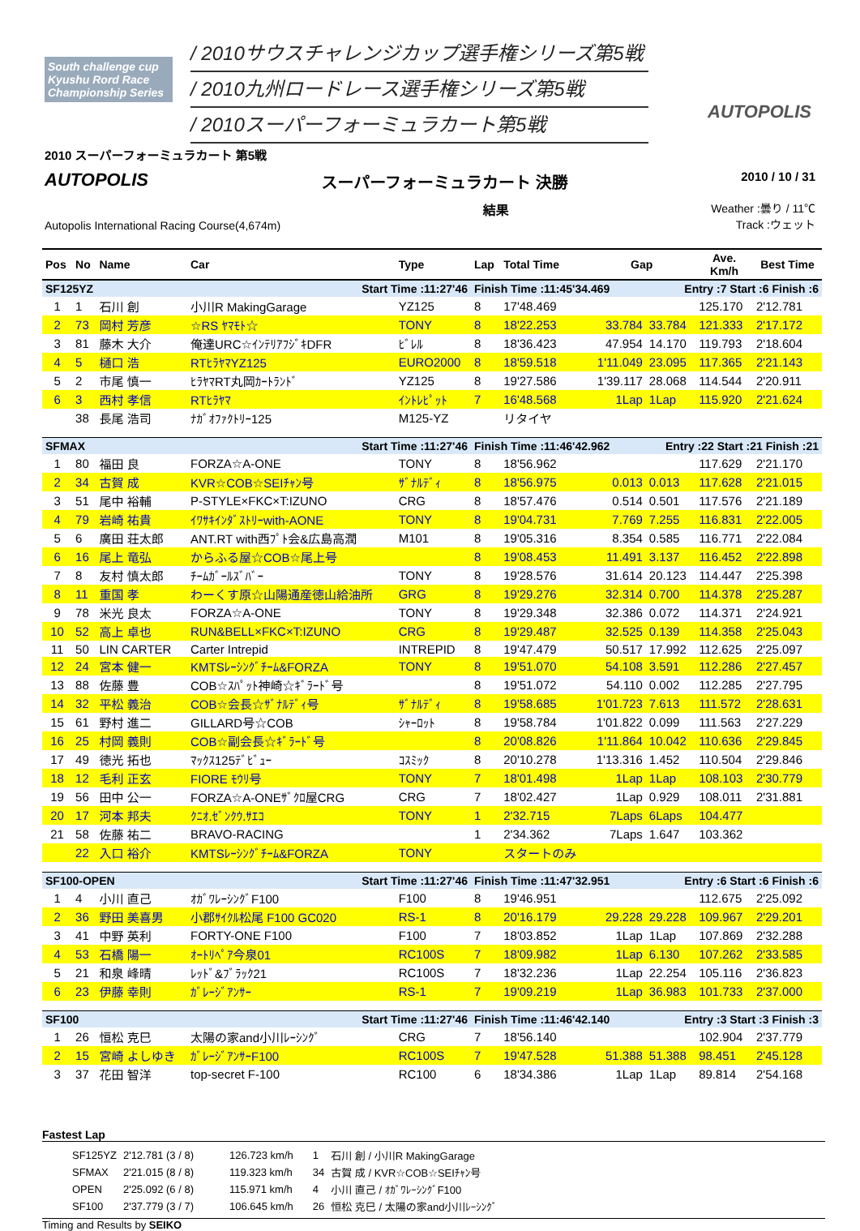South challenge cup
Kyushu Rord Race
Championship Series
/ 2010サウスチャレンジカップ選手権シリーズ第5戦
/ 2010九州ロードレース選手権シリーズ第5戦
/ 2010スーパーフォーミュラカート第5戦
AUTOPOLIS
2010 スーパーフォーミュラカート 第5戦
AUTOPOLIS スーパーフォーミュラカート 決勝 2010 / 10 / 31
Autopolis International Racing Course(4,674m) 結果 Weather :曇り / 11℃
Track :ウェット
| Pos | No | Name | Car | Type | Lap | Total Time | Gap | | Ave. Km/h | Best Time |
| --- | --- | --- | --- | --- | --- | --- | --- | --- | --- | --- |
| SF125YZ | | | Start Time :11:27'46 | | Finish Time :11:45'34.469 | | | Entry :7 Start :6 Finish :6 | | |
| 1 | 1 | 石川 創 | 小川R MakingGarage | YZ125 | 8 | 17'48.469 | | | 125.170 | 2'12.781 |
| 2 | 73 | 岡村 芳彦 | ☆RS ﾔﾏﾓﾄ☆ | TONY | 8 | 18'22.253 | 33.784 | 33.784 | 121.333 | 2'17.172 |
| 3 | 81 | 藤木 大介 | 俺達URC☆ｲﾝﾃﾘｱﾌｼﾞｷDFR | ﾋﾞﾚﾙ | 8 | 18'36.423 | 47.954 | 14.170 | 119.793 | 2'18.604 |
| 4 | 5 | 樋口 浩 | RTﾋﾗﾔﾏYZ125 | EURO2000 | 8 | 18'59.518 | 1'11.049 | 23.095 | 117.365 | 2'21.143 |
| 5 | 2 | 市尾 慎一 | ﾋﾗﾔﾏRT丸岡ｶｰﾄﾗﾝﾄﾞ | YZ125 | 8 | 19'27.586 | 1'39.117 | 28.068 | 114.544 | 2'20.911 |
| 6 | 3 | 西村 孝信 | RTﾋﾗﾔﾏ | ｲﾝﾄﾚﾋﾟｯﾄ | 7 | 16'48.568 | 1Lap | 1Lap | 115.920 | 2'21.624 |
| | 38 | 長尾 浩司 | ﾅｶﾞｵﾌｧｸﾄﾘｰ125 | M125-YZ | | リタイヤ | | | | |
| SFMAX | | | Start Time :11:27'46 | | Finish Time :11:46'42.962 | | | Entry :22 Start :21 Finish :21 | | |
| 1 | 80 | 福田 良 | FORZA☆A-ONE | TONY | 8 | 18'56.962 | | | 117.629 | 2'21.170 |
| 2 | 34 | 古賀 成 | KVR☆COB☆SEIﾁｬﾝ号 | ｻﾞﾅﾙﾃﾞｨ | 8 | 18'56.975 | 0.013 | 0.013 | 117.628 | 2'21.015 |
| 3 | 51 | 尾中 裕輔 | P-STYLE×FKC×T:IZUNO | CRG | 8 | 18'57.476 | 0.514 | 0.501 | 117.576 | 2'21.189 |
| 4 | 79 | 岩崎 祐貴 | ｲﾜｻｷｲﾝﾀﾞｽﾄﾘｰwith-AONE | TONY | 8 | 19'04.731 | 7.769 | 7.255 | 116.831 | 2'22.005 |
| 5 | 6 | 廣田 荘太郎 | ANT.RT with西ﾌﾟﾄ会&広島高潤 | M101 | 8 | 19'05.316 | 8.354 | 0.585 | 116.771 | 2'22.084 |
| 6 | 16 | 尾上 竜弘 | からふる屋☆COB☆尾上号 | | 8 | 19'08.453 | 11.491 | 3.137 | 116.452 | 2'22.898 |
| 7 | 8 | 友村 慎太郎 | ﾁｰﾑｶﾞｰﾙｽﾞﾊﾞｰ | TONY | 8 | 19'28.576 | 31.614 | 20.123 | 114.447 | 2'25.398 |
| 8 | 11 | 重国 孝 | わーくす原☆山陽通産徳山給油所 | GRG | 8 | 19'29.276 | 32.314 | 0.700 | 114.378 | 2'25.287 |
| 9 | 78 | 米光 良太 | FORZA☆A-ONE | TONY | 8 | 19'29.348 | 32.386 | 0.072 | 114.371 | 2'24.921 |
| 10 | 52 | 高上 卓也 | RUN&BELL×FKC×T:IZUNO | CRG | 8 | 19'29.487 | 32.525 | 0.139 | 114.358 | 2'25.043 |
| 11 | 50 | LIN CARTER | Carter Intrepid | INTREPID | 8 | 19'47.479 | 50.517 | 17.992 | 112.625 | 2'25.097 |
| 12 | 24 | 宮本 健一 | KMTSﾚｰｼﾝｸﾞﾁｰﾑ&FORZA | TONY | 8 | 19'51.070 | 54.108 | 3.591 | 112.286 | 2'27.457 |
| 13 | 88 | 佐藤 豊 | COB☆ｽﾊﾟｯﾄ神崎☆ｷﾞﾗｰﾄﾞ号 | | 8 | 19'51.072 | 54.110 | 0.002 | 112.285 | 2'27.795 |
| 14 | 32 | 平松 義治 | COB☆会長☆ｻﾞﾅﾙﾃﾞｨ号 | ｻﾞﾅﾙﾃﾞｨ | 8 | 19'58.685 | 1'01.723 | 7.613 | 111.572 | 2'28.631 |
| 15 | 61 | 野村 進二 | GILLARD号☆COB | ｼｬｰﾛｯﾄ | 8 | 19'58.784 | 1'01.822 | 0.099 | 111.563 | 2'27.229 |
| 16 | 25 | 村岡 義則 | COB☆副会長☆ｷﾞﾗｰﾄﾞ号 | | 8 | 20'08.826 | 1'11.864 | 10.042 | 110.636 | 2'29.845 |
| 17 | 49 | 徳光 拓也 | ﾏｯｸｽ125ﾃﾞﾋﾞｭｰ | ｺｽﾐｯｸ | 8 | 20'10.278 | 1'13.316 | 1.452 | 110.504 | 2'29.846 |
| 18 | 12 | 毛利 正玄 | FIORE ﾓｳﾘ号 | TONY | 7 | 18'01.498 | 1Lap | 1Lap | 108.103 | 2'30.779 |
| 19 | 56 | 田中 公一 | FORZA☆A-ONEｻﾞｸﾛ屋CRG | CRG | 7 | 18'02.427 | 1Lap | 0.929 | 108.011 | 2'31.881 |
| 20 | 17 | 河本 邦夫 | ｸﾆｵ.ｾﾞﾝｸｳ.ｻｴｺ | TONY | 1 | 2'32.715 | 7Laps | 6Laps | 104.477 | |
| 21 | 58 | 佐藤 祐二 | BRAVO-RACING | | 1 | 2'34.362 | 7Laps | 1.647 | 103.362 | |
| | 22 | 入口 裕介 | KMTSﾚｰｼﾝｸﾞﾁｰﾑ&FORZA | TONY | | スタートのみ | | | | |
| SF100-OPEN | | | Start Time :11:27'46 | | Finish Time :11:47'32.951 | | | Entry :6 Start :6 Finish :6 | | |
| 1 | 4 | 小川 直己 | ｵｶﾞﾜﾚｰｼﾝｸﾞF100 | F100 | 8 | 19'46.951 | | | 112.675 | 2'25.092 |
| 2 | 36 | 野田 美喜男 | 小郡ｻｲｸﾙ松尾 F100 GC020 | RS-1 | 8 | 20'16.179 | 29.228 | 29.228 | 109.967 | 2'29.201 |
| 3 | 41 | 中野 英利 | FORTY-ONE F100 | F100 | 7 | 18'03.852 | 1Lap | 1Lap | 107.869 | 2'32.288 |
| 4 | 53 | 石橋 陽一 | ｵｰﾄﾘﾍﾟｱ今泉01 | RC100S | 7 | 18'09.982 | 1Lap | 6.130 | 107.262 | 2'33.585 |
| 5 | 21 | 和泉 峰晴 | ﾚｯﾄﾞ&ﾌﾞﾗｯｸ21 | RC100S | 7 | 18'32.236 | 1Lap | 22.254 | 105.116 | 2'36.823 |
| 6 | 23 | 伊藤 幸則 | ｶﾞﾚｰｼﾞｱﾝｻｰ | RS-1 | 7 | 19'09.219 | 1Lap | 36.983 | 101.733 | 2'37.000 |
| SF100 | | | Start Time :11:27'46 | | Finish Time :11:46'42.140 | | | Entry :3 Start :3 Finish :3 | | |
| 1 | 26 | 恒松 克巳 | 太陽の家and小川ﾚｰｼﾝｸﾞ | CRG | 7 | 18'56.140 | | | 102.904 | 2'37.779 |
| 2 | 15 | 宮崎 よしゆき | ｶﾞﾚｰｼﾞｱﾝｻｰF100 | RC100S | 7 | 19'47.528 | 51.388 | 51.388 | 98.451 | 2'45.128 |
| 3 | 37 | 花田 智洋 | top-secret F-100 | RC100 | 6 | 18'34.386 | 1Lap | 1Lap | 89.814 | 2'54.168 |
Fastest Lap
| SF125YZ | 2'12.781 (3 / 8) | 126.723 km/h | 1 | 石川 創 / 小川R MakingGarage |
| SFMAX | 2'21.015 (8 / 8) | 119.323 km/h | 34 | 古賀 成 / KVR☆COB☆SEIﾁｬﾝ号 |
| OPEN | 2'25.092 (6 / 8) | 115.971 km/h | 4 | 小川 直己 / ｵｶﾞﾜﾚｰｼﾝｸﾞF100 |
| SF100 | 2'37.779 (3 / 7) | 106.645 km/h | 26 | 恒松 克巳 / 太陽の家and小川ﾚｰｼﾝｸﾞ |
Timing and Results by SEIKO